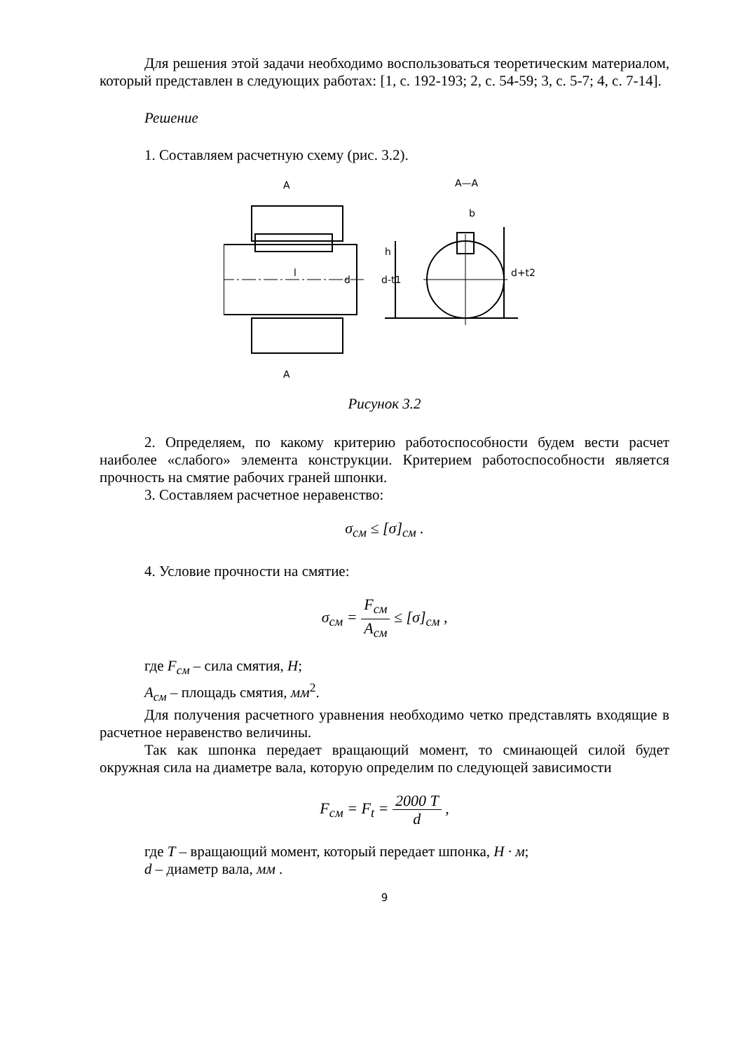Для решения этой задачи необходимо воспользоваться теоретическим материалом, который представлен в следующих работах: [1, с. 192-193; 2, с. 54-59; 3, с. 5-7; 4, с. 7-14].
Решение
1. Составляем расчетную схему (рис. 3.2).
A
A
A—A
b
l
d
d-t1
d+t2
h
Рисунок 3.2
2. Определяем, по какому критерию работоспособности будем вести расчет наиболее «слабого» элемента конструкции. Критерием работоспособности является прочность на смятие рабочих граней шпонки.
3. Составляем расчетное неравенство:
σ<sub>см</sub> ≤ [σ]<sub>см</sub> .
4. Условие прочности на смятие:
σ<sub>см</sub> = F<sub>см</sub> A<sub>см</sub> ≤ [σ]<sub>см</sub> ,
где F<sub>см</sub> – сила смятия, H;
A<sub>см</sub> – площадь смятия, мм<sup>2</sup>.
Для получения расчетного уравнения необходимо четко представлять входящие в расчетное неравенство величины.
Так как шпонка передает вращающий момент, то сминающей силой будет окружная сила на диаметре вала, которую определим по следующей зависимости
F<sub>см</sub> = F<sub>t</sub> = 2000 T d ,
где T – вращающий момент, который передает шпонка, H · м;
d – диаметр вала, мм .
9